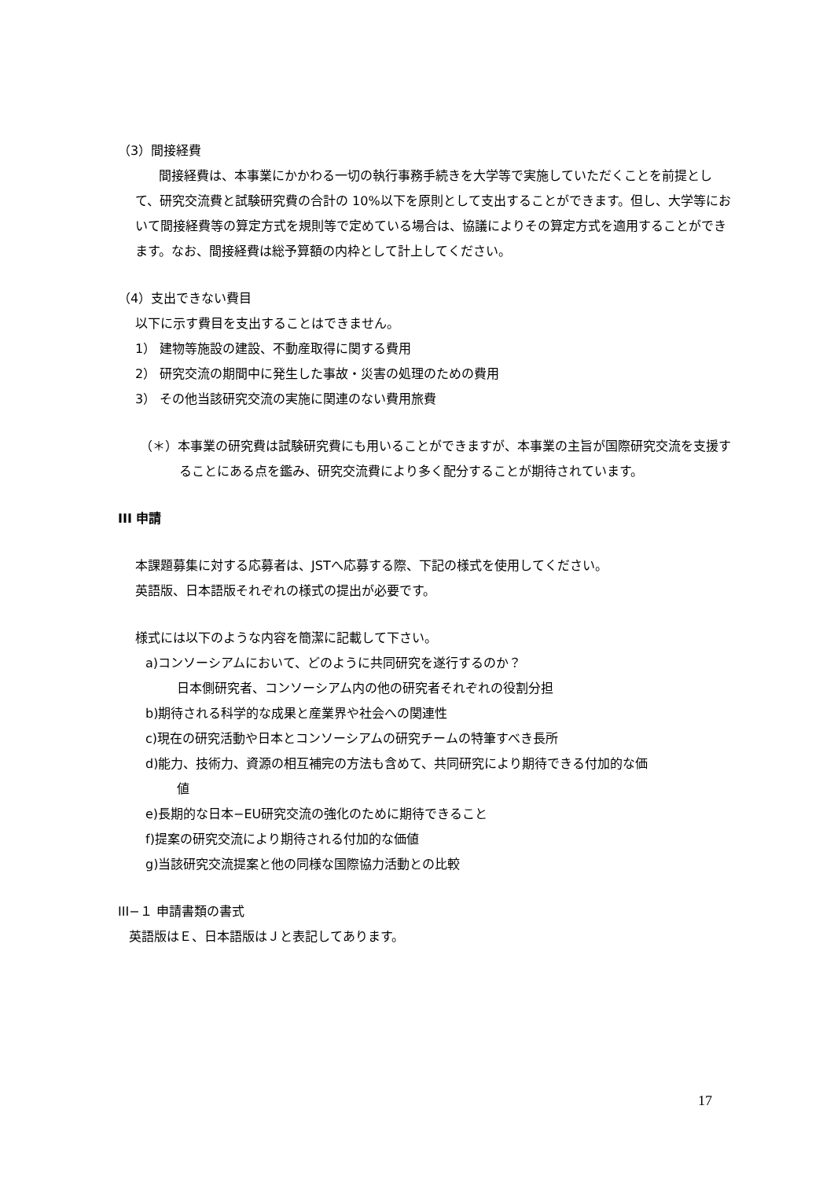（3）間接経費
間接経費は、本事業にかかわる一切の執行事務手続きを大学等で実施していただくことを前提として、研究交流費と試験研究費の合計の 10%以下を原則として支出することができます。但し、大学等において間接経費等の算定方式を規則等で定めている場合は、協議によりその算定方式を適用することができます。なお、間接経費は総予算額の内枠として計上してください。
（4）支出できない費目
以下に示す費目を支出することはできません。
1） 建物等施設の建設、不動産取得に関する費用
2） 研究交流の期間中に発生した事故・災害の処理のための費用
3） その他当該研究交流の実施に関連のない費用旅費
（＊）本事業の研究費は試験研究費にも用いることができますが、本事業の主旨が国際研究交流を支援することにある点を鑑み、研究交流費により多く配分することが期待されています。
III 申請
本課題募集に対する応募者は、JSTへ応募する際、下記の様式を使用してください。
英語版、日本語版それぞれの様式の提出が必要です。
様式には以下のような内容を簡潔に記載して下さい。
a)コンソーシアムにおいて、どのように共同研究を遂行するのか？
日本側研究者、コンソーシアム内の他の研究者それぞれの役割分担
b)期待される科学的な成果と産業界や社会への関連性
c)現在の研究活動や日本とコンソーシアムの研究チームの特筆すべき長所
d)能力、技術力、資源の相互補完の方法も含めて、共同研究により期待できる付加的な価
値
e)長期的な日本−EU研究交流の強化のために期待できること
f)提案の研究交流により期待される付加的な価値
g)当該研究交流提案と他の同様な国際協力活動との比較
III−１ 申請書類の書式
英語版はＥ、日本語版はＪと表記してあります。
17